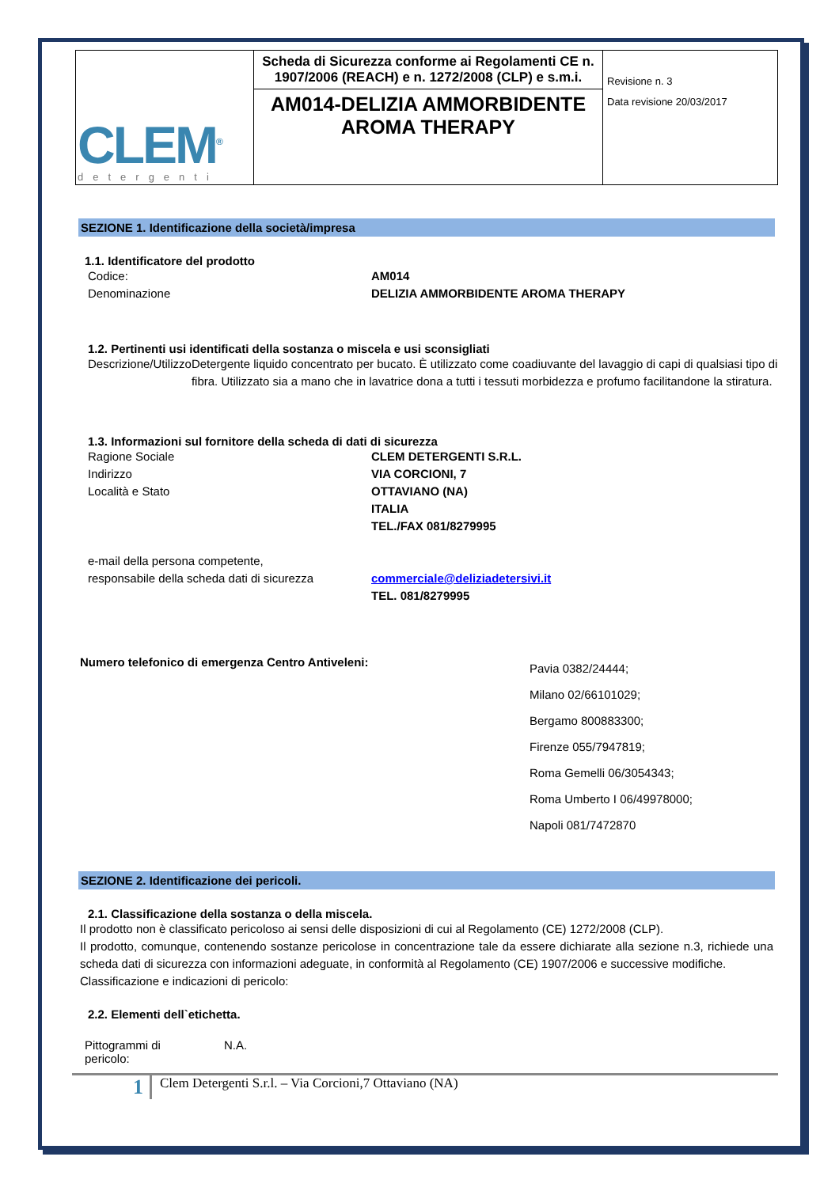| CLEM<sup>®</sup> detergenti | Scheda di Sicurezza conforme ai Regolamenti CE n. 1907/2006 (REACH) e n. 1272/2008 (CLP) e s.m.i. AM014-DELIZIA AMMORBIDENTE AROMA THERAPY | Revisione n. 3 Data revisione 20/03/2017 |
SEZIONE 1. Identificazione della società/impresa
1.1. Identificatore del prodotto
Codice: AM014
Denominazione DELIZIA AMMORBIDENTE AROMA THERAPY
1.2. Pertinenti usi identificati della sostanza o miscela e usi sconsigliati
Descrizione/Utilizzo Detergente liquido concentrato per bucato. È utilizzato come coadiuvante del lavaggio di capi di qualsiasi tipo di fibra. Utilizzato sia a mano che in lavatrice dona a tutti i tessuti morbidezza e profumo facilitandone la stiratura.
1.3. Informazioni sul fornitore della scheda di dati di sicurezza
Ragione Sociale
Indirizzo
Località e Stato
CLEM DETERGENTI S.R.L.
VIA CORCIONI, 7
OTTAVIANO (NA)
ITALIA
TEL./FAX 081/8279995
e-mail della persona competente,
responsabile della scheda dati di sicurezza
commerciale@deliziadetersivi.it
TEL. 081/8279995
Numero telefonico di emergenza Centro Antiveleni:
Pavia 0382/24444;
Milano 02/66101029;
Bergamo 800883300;
Firenze 055/7947819;
Roma Gemelli 06/3054343;
Roma Umberto I 06/49978000;
Napoli 081/7472870
SEZIONE 2. Identificazione dei pericoli.
2.1. Classificazione della sostanza o della miscela.
Il prodotto non è classificato pericoloso ai sensi delle disposizioni di cui al Regolamento (CE) 1272/2008 (CLP).
Il prodotto, comunque, contenendo sostanze pericolose in concentrazione tale da essere dichiarate alla sezione n.3, richiede una scheda dati di sicurezza con informazioni adeguate, in conformità al Regolamento (CE) 1907/2006 e successive modifiche.
Classificazione e indicazioni di pericolo:
2.2. Elementi dell`etichetta.
Pittogrammi di
pericolo:
N.A.
1
Clem Detergenti S.r.l. – Via Corcioni,7 Ottaviano (NA)